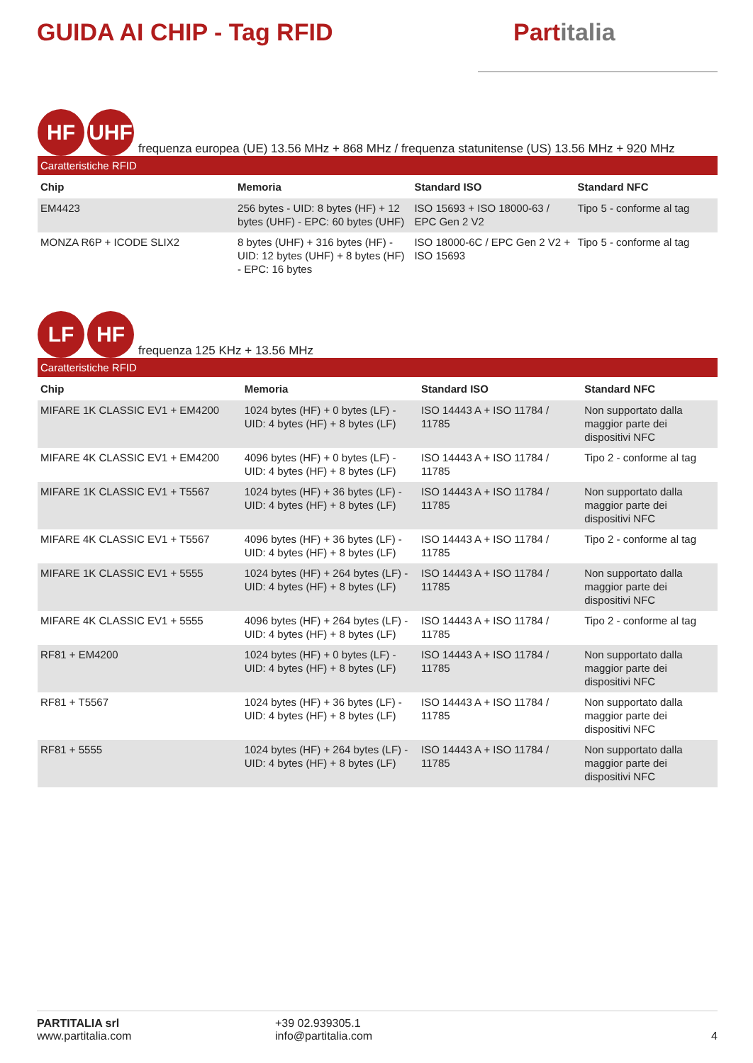GUIDA AI CHIP - Tag RFID
Partitalia
HF
UHF
frequenza europea (UE) 13.56 MHz + 868 MHz / frequenza statunitense (US) 13.56 MHz + 920 MHz
Caratteristiche RFID
| Chip | Memoria | Standard ISO | Standard NFC |
| --- | --- | --- | --- |
| EM4423 | 256 bytes - UID: 8 bytes (HF) + 12 bytes (UHF) - EPC: 60 bytes (UHF) | ISO 15693 + ISO 18000-63 / EPC Gen 2 V2 | Tipo 5 - conforme al tag |
| MONZA R6P + ICODE SLIX2 | 8 bytes (UHF) + 316 bytes (HF) - UID: 12 bytes (UHF) + 8 bytes (HF) - EPC: 16 bytes | ISO 18000-6C / EPC Gen 2 V2 + ISO 15693 | Tipo 5 - conforme al tag |
LF
HF
frequenza 125 KHz + 13.56 MHz
Caratteristiche RFID
| Chip | Memoria | Standard ISO | Standard NFC |
| --- | --- | --- | --- |
| MIFARE 1K CLASSIC EV1 + EM4200 | 1024 bytes (HF) + 0 bytes (LF) - UID: 4 bytes (HF) + 8 bytes (LF) | ISO 14443 A + ISO 11784 / 11785 | Non supportato dalla maggior parte dei dispositivi NFC |
| MIFARE 4K CLASSIC EV1 + EM4200 | 4096 bytes (HF) + 0 bytes (LF) - UID: 4 bytes (HF) + 8 bytes (LF) | ISO 14443 A + ISO 11784 / 11785 | Tipo 2 - conforme al tag |
| MIFARE 1K CLASSIC EV1 + T5567 | 1024 bytes (HF) + 36 bytes (LF) - UID: 4 bytes (HF) + 8 bytes (LF) | ISO 14443 A + ISO 11784 / 11785 | Non supportato dalla maggior parte dei dispositivi NFC |
| MIFARE 4K CLASSIC EV1 + T5567 | 4096 bytes (HF) + 36 bytes (LF) - UID: 4 bytes (HF) + 8 bytes (LF) | ISO 14443 A + ISO 11784 / 11785 | Tipo 2 - conforme al tag |
| MIFARE 1K CLASSIC EV1 + 5555 | 1024 bytes (HF) + 264 bytes (LF) - UID: 4 bytes (HF) + 8 bytes (LF) | ISO 14443 A + ISO 11784 / 11785 | Non supportato dalla maggior parte dei dispositivi NFC |
| MIFARE 4K CLASSIC EV1 + 5555 | 4096 bytes (HF) + 264 bytes (LF) - UID: 4 bytes (HF) + 8 bytes (LF) | ISO 14443 A + ISO 11784 / 11785 | Tipo 2 - conforme al tag |
| RF81 + EM4200 | 1024 bytes (HF) + 0 bytes (LF) - UID: 4 bytes (HF) + 8 bytes (LF) | ISO 14443 A + ISO 11784 / 11785 | Non supportato dalla maggior parte dei dispositivi NFC |
| RF81 + T5567 | 1024 bytes (HF) + 36 bytes (LF) - UID: 4 bytes (HF) + 8 bytes (LF) | ISO 14443 A + ISO 11784 / 11785 | Non supportato dalla maggior parte dei dispositivi NFC |
| RF81 + 5555 | 1024 bytes (HF) + 264 bytes (LF) - UID: 4 bytes (HF) + 8 bytes (LF) | ISO 14443 A + ISO 11784 / 11785 | Non supportato dalla maggior parte dei dispositivi NFC |
PARTITALIA srl
www.partitalia.com
+39 02.939305.1
info@partitalia.com
4